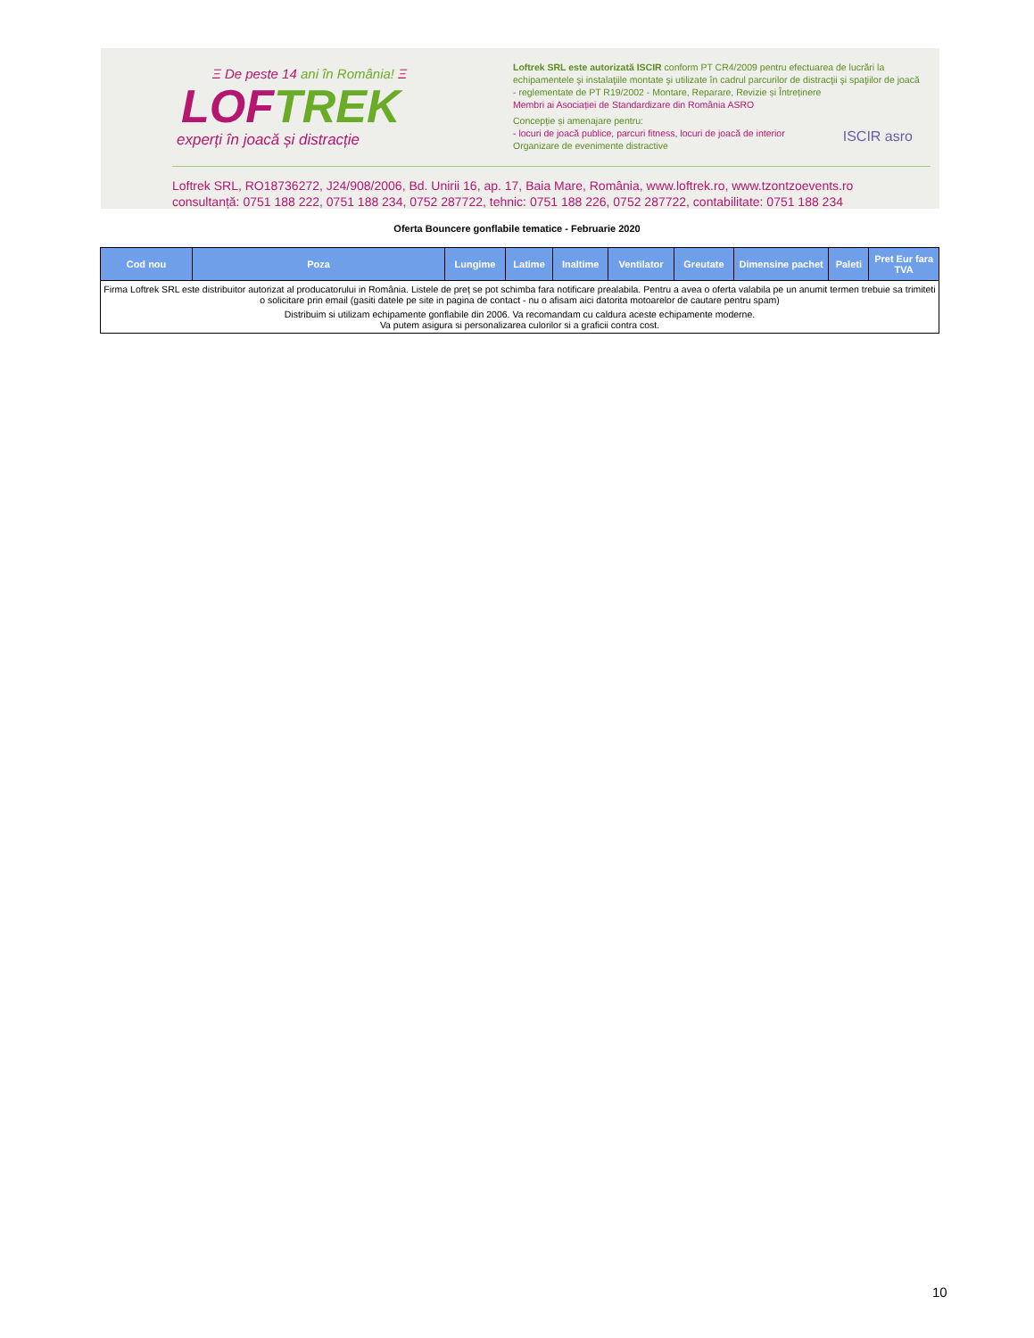Ξ De peste 14 ani în România! Ξ
LOFTREK
experți în joacă și distracție
Loftrek SRL este autorizată ISCIR conform PT CR4/2009 pentru efectuarea de lucrări la echipamentele şi instalaţiile montate şi utilizate în cadrul parcurilor de distracţii şi spaţiilor de joacă - reglementate de PT R19/2002 - Montare, Reparare, Revizie și Întreținere
Membri ai Asociației de Standardizare din România ASRO
Concepție și amenajare pentru:
- locuri de joacă publice, parcuri fitness, locuri de joacă de interior
Organizare de evenimente distractive
ISCIR asro
Loftrek SRL, RO18736272, J24/908/2006, Bd. Unirii 16, ap. 17, Baia Mare, România, www.loftrek.ro, www.tzontzoevents.ro
consultanță: 0751 188 222, 0751 188 234, 0752 287722, tehnic: 0751 188 226, 0752 287722, contabilitate: 0751 188 234
Oferta Bouncere gonflabile tematice - Februarie 2020
| Cod nou | Poza | Lungime | Latime | Inaltime | Ventilator | Greutate | Dimensine pachet | Paleti | Pret Eur fara TVA |
| --- | --- | --- | --- | --- | --- | --- | --- | --- | --- |
| Firma Loftrek SRL este distribuitor autorizat al producatorului in România. Listele de preț se pot schimba fara notificare prealabila. Pentru a avea o oferta valabila pe un anumit termen trebuie sa trimiteti o solicitare prin email (gasiti datele pe site in pagina de contact - nu o afisam aici datorita motoarelor de cautare pentru spam) Distribuim si utilizam echipamente gonflabile din 2006. Va recomandam cu caldura aceste echipamente moderne. Va putem asigura si personalizarea culorilor si a graficii contra cost. | | | | | | | | | |
10